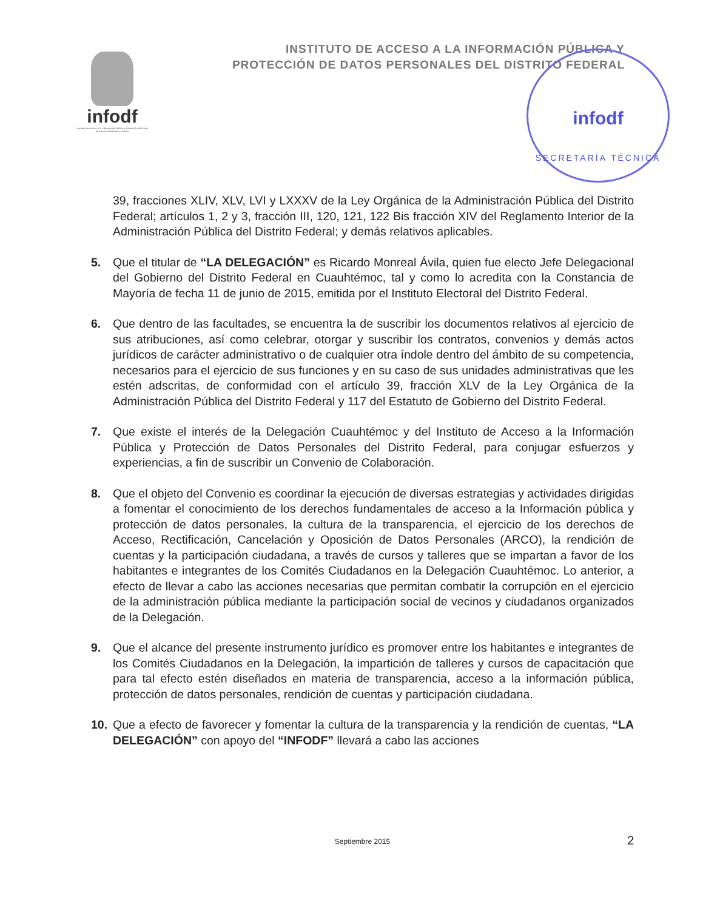INSTITUTO DE ACCESO A LA INFORMACIÓN PÚBLICA Y
PROTECCIÓN DE DATOS PERSONALES DEL DISTRITO FEDERAL
infodf
Instituto de Acceso a la Información Pública y Protección de Datos Personales del Distrito Federal
infodf
SECRETARÍA TÉCNICA
39, fracciones XLIV, XLV, LVI y LXXXV de la Ley Orgánica de la Administración Pública del Distrito Federal; artículos 1, 2 y 3, fracción III, 120, 121, 122 Bis fracción XIV del Reglamento Interior de la Administración Pública del Distrito Federal; y demás relativos aplicables.
5. Que el titular de “LA DELEGACIÓN” es Ricardo Monreal Ávila, quien fue electo Jefe Delegacional del Gobierno del Distrito Federal en Cuauhtémoc, tal y como lo acredita con la Constancia de Mayoría de fecha 11 de junio de 2015, emitida por el Instituto Electoral del Distrito Federal.
6. Que dentro de las facultades, se encuentra la de suscribir los documentos relativos al ejercicio de sus atribuciones, así como celebrar, otorgar y suscribir los contratos, convenios y demás actos jurídicos de carácter administrativo o de cualquier otra índole dentro del ámbito de su competencia, necesarios para el ejercicio de sus funciones y en su caso de sus unidades administrativas que les estén adscritas, de conformidad con el artículo 39, fracción XLV de la Ley Orgánica de la Administración Pública del Distrito Federal y 117 del Estatuto de Gobierno del Distrito Federal.
7. Que existe el interés de la Delegación Cuauhtémoc y del Instituto de Acceso a la Información Pública y Protección de Datos Personales del Distrito Federal, para conjugar esfuerzos y experiencias, a fin de suscribir un Convenio de Colaboración.
8. Que el objeto del Convenio es coordinar la ejecución de diversas estrategias y actividades dirigidas a fomentar el conocimiento de los derechos fundamentales de acceso a la Información pública y protección de datos personales, la cultura de la transparencia, el ejercicio de los derechos de Acceso, Rectificación, Cancelación y Oposición de Datos Personales (ARCO), la rendición de cuentas y la participación ciudadana, a través de cursos y talleres que se impartan a favor de los habitantes e integrantes de los Comités Ciudadanos en la Delegación Cuauhtémoc. Lo anterior, a efecto de llevar a cabo las acciones necesarias que permitan combatir la corrupción en el ejercicio de la administración pública mediante la participación social de vecinos y ciudadanos organizados de la Delegación.
9. Que el alcance del presente instrumento jurídico es promover entre los habitantes e integrantes de los Comités Ciudadanos en la Delegación, la impartición de talleres y cursos de capacitación que para tal efecto estén diseñados en materia de transparencia, acceso a la información pública, protección de datos personales, rendición de cuentas y participación ciudadana.
10. Que a efecto de favorecer y fomentar la cultura de la transparencia y la rendición de cuentas, “LA DELEGACIÓN” con apoyo del “INFODF” llevará a cabo las acciones
Septiembre 2015 2